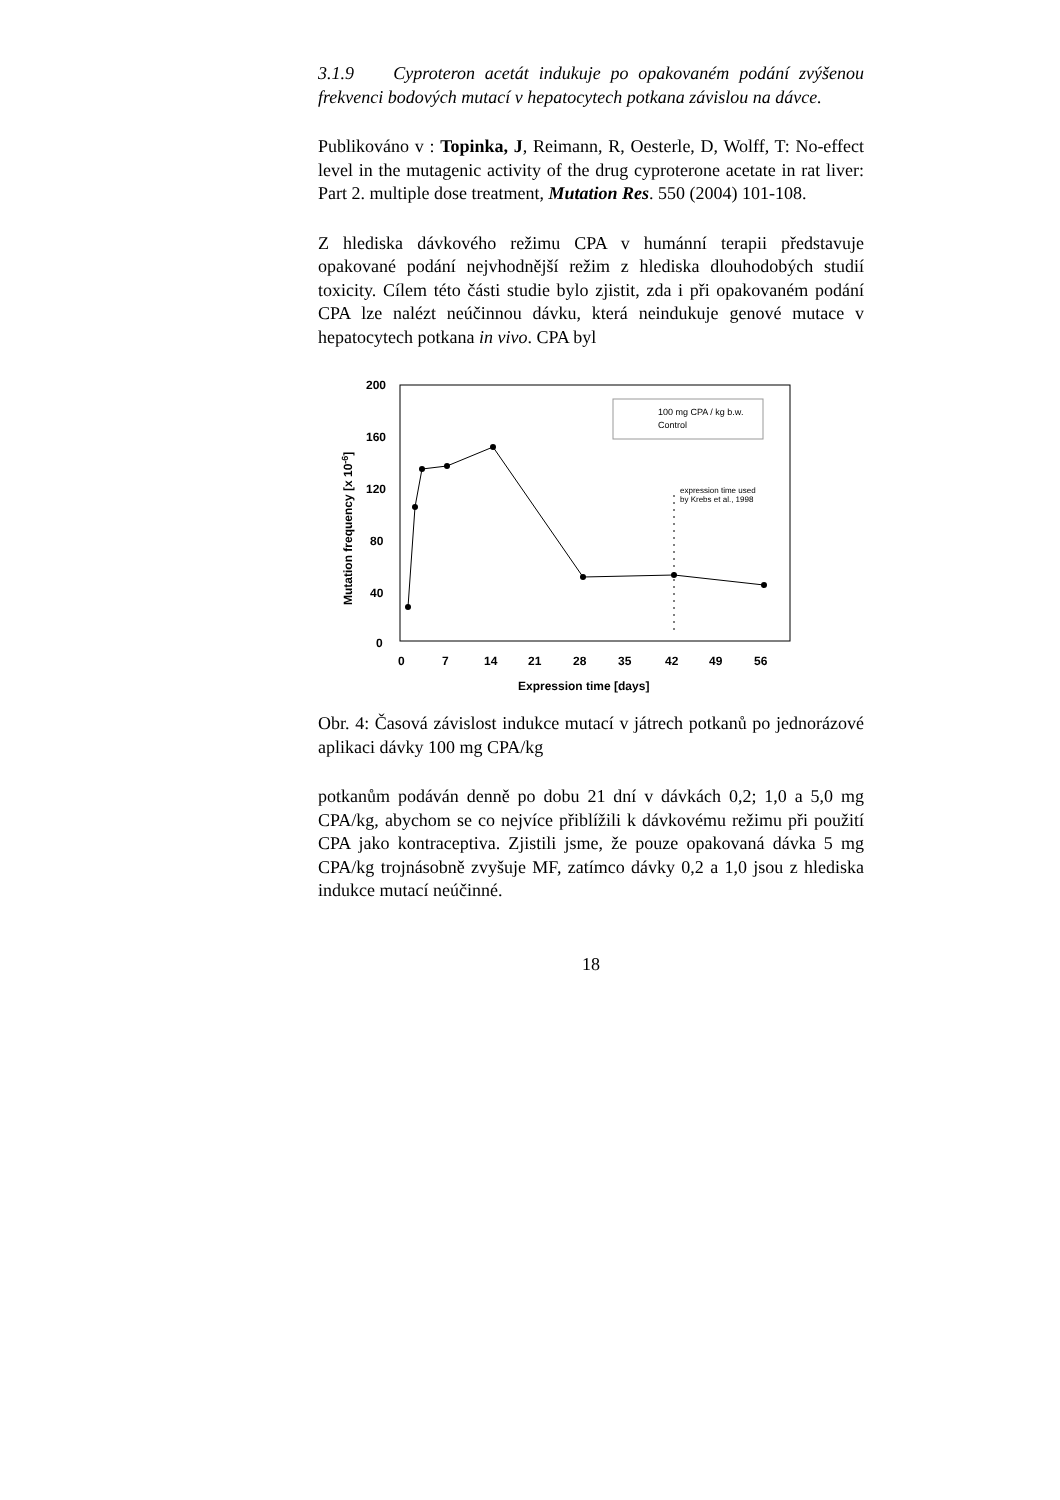3.1.9 Cyproteron acetát indukuje po opakovaném podání zvýšenou frekvenci bodových mutací v hepatocytech potkana závislou na dávce.
Publikováno v : Topinka, J, Reimann, R, Oesterle, D, Wolff, T: No-effect level in the mutagenic activity of the drug cyproterone acetate in rat liver: Part 2. multiple dose treatment, Mutation Res. 550 (2004) 101-108.
Z hlediska dávkového režimu CPA v humánní terapii představuje opakované podání nejvhodnější režim z hlediska dlouhodobých studií toxicity. Cílem této části studie bylo zjistit, zda i při opakovaném podání CPA lze nalézt neúčinnou dávku, která neindukuje genové mutace v hepatocytech potkana in vivo. CPA byl
200
160
120
80
40
0
0
7
14
21
28
35
42
49
56
Expression time [days]
Mutation frequency [x 10-6]
100 mg CPA / kg b.w.
Control
expression time used
by Krebs et al., 1998
Obr. 4: Časová závislost indukce mutací v játrech potkanů po jednorázové aplikaci dávky 100 mg CPA/kg
potkanům podáván denně po dobu 21 dní v dávkách 0,2; 1,0 a 5,0 mg CPA/kg, abychom se co nejvíce přiblížili k dávkovému režimu při použití CPA jako kontraceptiva. Zjistili jsme, že pouze opakovaná dávka 5 mg CPA/kg trojnásobně zvyšuje MF, zatímco dávky 0,2 a 1,0 jsou z hlediska indukce mutací neúčinné.
18